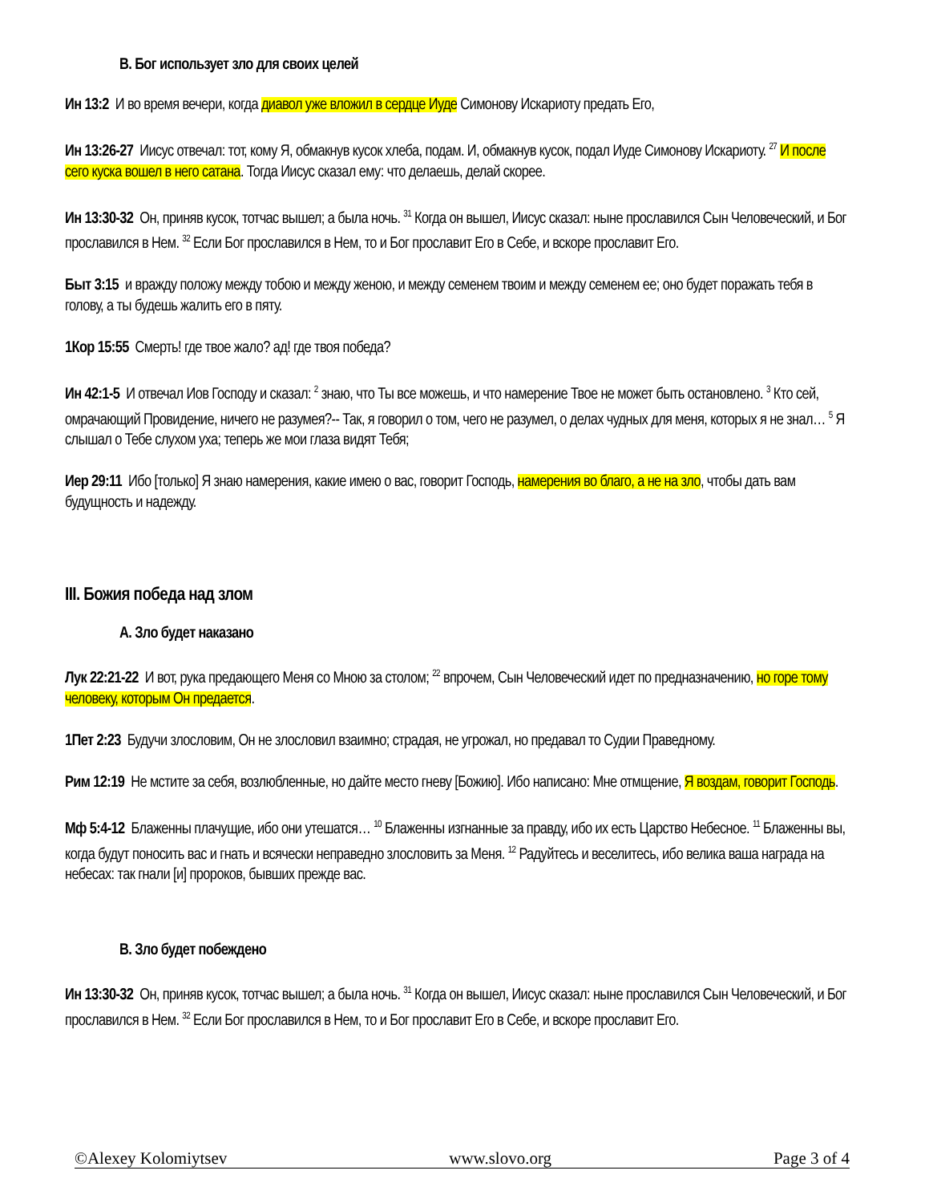B. Бог использует зло для своих целей
Ин 13:2 И во время вечери, когда диавол уже вложил в сердце Иуде Симонову Искариоту предать Его,
Ин 13:26-27 Иисус отвечал: тот, кому Я, обмакнув кусок хлеба, подам. И, обмакнув кусок, подал Иуде Симонову Искариоту. <sup>27</sup> И после сего куска вошел в него сатана. Тогда Иисус сказал ему: что делаешь, делай скорее.
Ин 13:30-32 Он, приняв кусок, тотчас вышел; а была ночь. <sup>31</sup> Когда он вышел, Иисус сказал: ныне прославился Сын Человеческий, и Бог прославился в Нем. <sup>32</sup> Если Бог прославился в Нем, то и Бог прославит Его в Себе, и вскоре прославит Его.
Быт 3:15 и вражду положу между тобою и между женою, и между семенем твоим и между семенем ее; оно будет поражать тебя в голову, а ты будешь жалить его в пяту.
1Кор 15:55 Смерть! где твое жало? ад! где твоя победа?
Ин 42:1-5 И отвечал Иов Господу и сказал: <sup>2</sup> знаю, что Ты все можешь, и что намерение Твое не может быть остановлено. <sup>3</sup> Кто сей, омрачающий Провидение, ничего не разумея?-- Так, я говорил о том, чего не разумел, о делах чудных для меня, которых я не знал… <sup>5</sup> Я слышал о Тебе слухом уха; теперь же мои глаза видят Тебя;
Иер 29:11 Ибо [только] Я знаю намерения, какие имею о вас, говорит Господь, намерения во благо, а не на зло, чтобы дать вам будущность и надежду.
III. Божия победа над злом
A. Зло будет наказано
Лук 22:21-22 И вот, рука предающего Меня со Мною за столом; <sup>22</sup> впрочем, Сын Человеческий идет по предназначению, но горе тому человеку, которым Он предается.
1Пет 2:23 Будучи злословим, Он не злословил взаимно; страдая, не угрожал, но предавал то Судии Праведному.
Рим 12:19 Не мстите за себя, возлюбленные, но дайте место гневу [Божию]. Ибо написано: Мне отмщение, Я воздам, говорит Господь.
Мф 5:4-12 Блаженны плачущие, ибо они утешатся… <sup>10</sup> Блаженны изгнанные за правду, ибо их есть Царство Небесное. <sup>11</sup> Блаженны вы, когда будут поносить вас и гнать и всячески неправедно злословить за Меня. <sup>12</sup> Радуйтесь и веселитесь, ибо велика ваша награда на небесах: так гнали [и] пророков, бывших прежде вас.
B. Зло будет побеждено
Ин 13:30-32 Он, приняв кусок, тотчас вышел; а была ночь. <sup>31</sup> Когда он вышел, Иисус сказал: ныне прославился Сын Человеческий, и Бог прославился в Нем. <sup>32</sup> Если Бог прославился в Нем, то и Бог прославит Его в Себе, и вскоре прославит Его.
©Alexey Kolomiytsev www.slovo.org Page 3 of 4